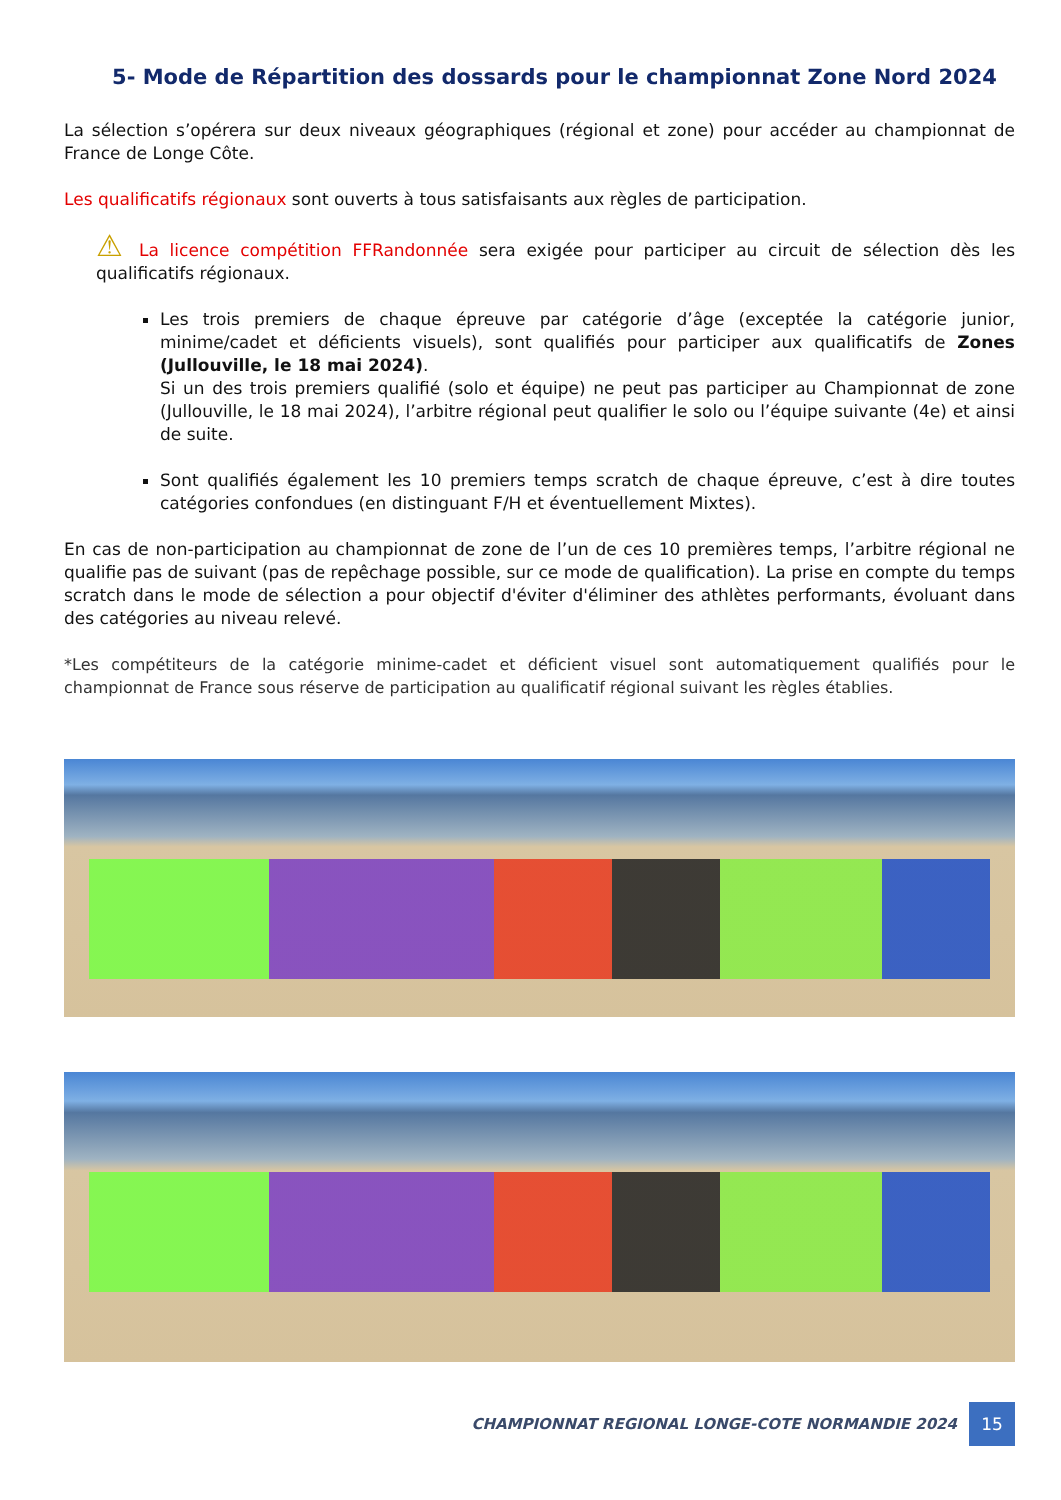5- Mode de Répartition des dossards pour le championnat Zone Nord 2024
La sélection s’opérera sur deux niveaux géographiques (régional et zone) pour accéder au championnat de France de Longe Côte.
Les qualificatifs régionaux sont ouverts à tous satisfaisants aux règles de participation.
⚠ La licence compétition FFRandonnée sera exigée pour participer au circuit de sélection dès les qualificatifs régionaux.
Les trois premiers de chaque épreuve par catégorie d’âge (exceptée la catégorie junior, minime/cadet et déficients visuels), sont qualifiés pour participer aux qualificatifs de Zones (Jullouville, le 18 mai 2024).
Si un des trois premiers qualifié (solo et équipe) ne peut pas participer au Championnat de zone (Jullouville, le 18 mai 2024), l’arbitre régional peut qualifier le solo ou l’équipe suivante (4e) et ainsi de suite.
Sont qualifiés également les 10 premiers temps scratch de chaque épreuve, c’est à dire toutes catégories confondues (en distinguant F/H et éventuellement Mixtes).
En cas de non-participation au championnat de zone de l’un de ces 10 premières temps, l’arbitre régional ne qualifie pas de suivant (pas de repêchage possible, sur ce mode de qualification). La prise en compte du temps scratch dans le mode de sélection a pour objectif d'éviter d'éliminer des athlètes performants, évoluant dans des catégories au niveau relevé.
*Les compétiteurs de la catégorie minime-cadet et déficient visuel sont automatiquement qualifiés pour le championnat de France sous réserve de participation au qualificatif régional suivant les règles établies.
CHAMPIONNAT REGIONAL LONGE-COTE NORMANDIE 2024
15